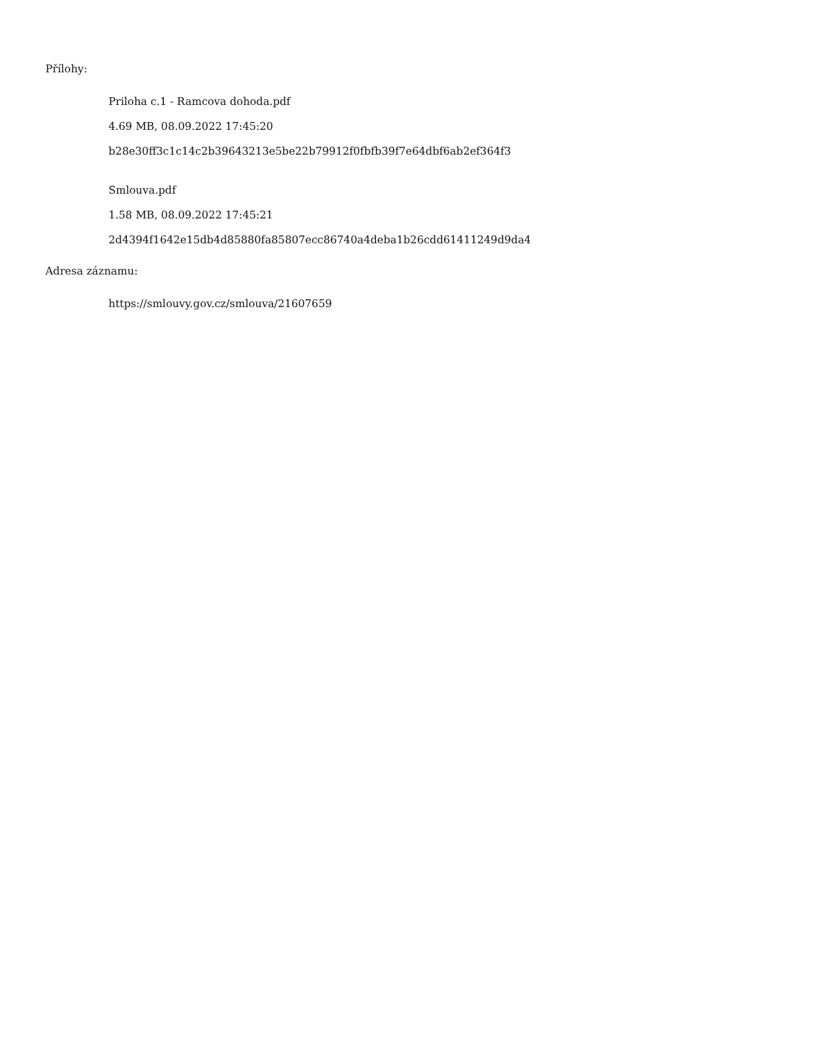Přílohy:
Priloha c.1 - Ramcova dohoda.pdf
4.69 MB, 08.09.2022 17:45:20
b28e30ff3c1c14c2b39643213e5be22b79912f0fbfb39f7e64dbf6ab2ef364f3
Smlouva.pdf
1.58 MB, 08.09.2022 17:45:21
2d4394f1642e15db4d85880fa85807ecc86740a4deba1b26cdd61411249d9da4
Adresa záznamu:
https://smlouvy.gov.cz/smlouva/21607659